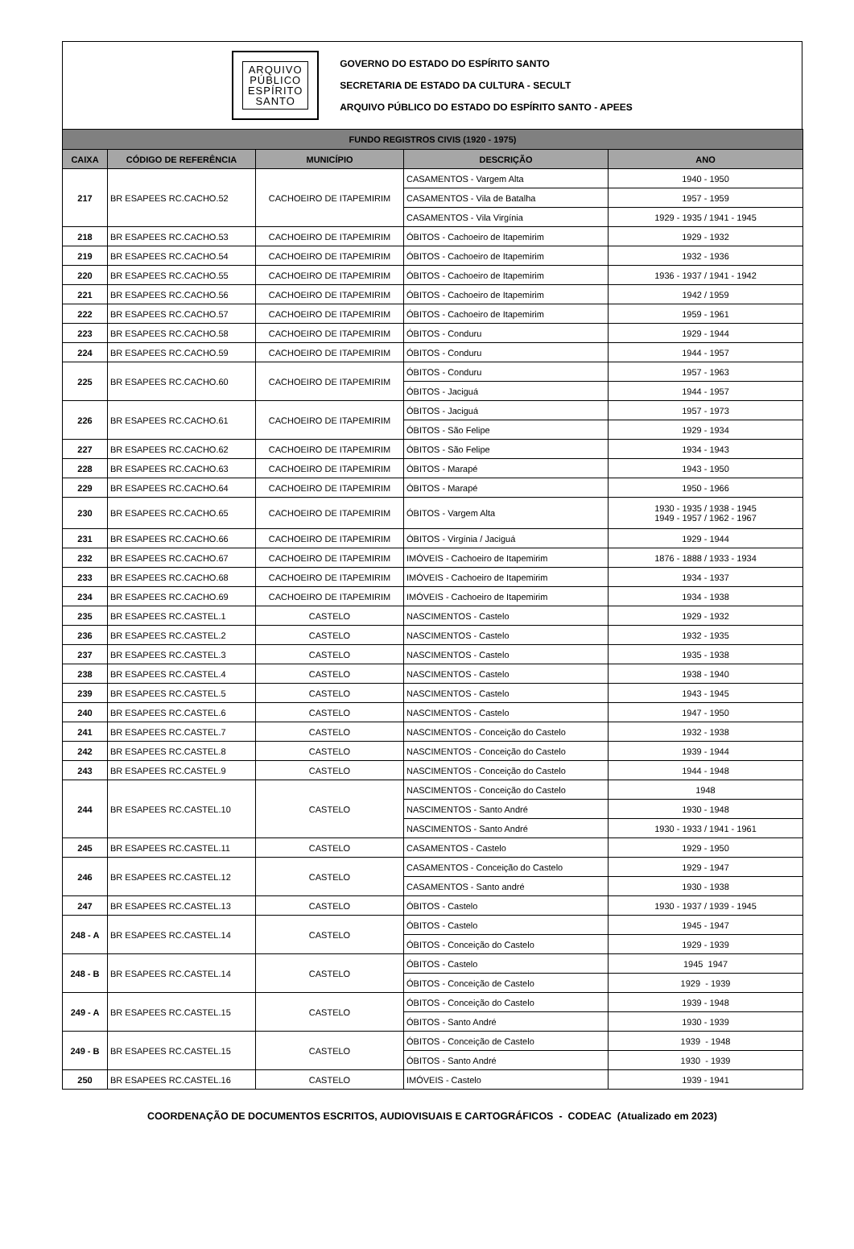ARQUIVO
PÚBLICO
ESPÍRITO
SANTO
GOVERNO DO ESTADO DO ESPÍRITO SANTO
SECRETARIA DE ESTADO DA CULTURA - SECULT
ARQUIVO PÚBLICO DO ESTADO DO ESPÍRITO SANTO - APEES
| FUNDO REGISTROS CIVIS (1920 - 1975) | | | | |
| --- | --- | --- | --- | --- |
| CAIXA | CÓDIGO DE REFERÊNCIA | MUNICÍPIO | DESCRIÇÃO | ANO |
| 217 | BR ESAPEES RC.CACHO.52 | CACHOEIRO DE ITAPEMIRIM | CASAMENTOS - Vargem Alta | 1940 - 1950 |
| | | | CASAMENTOS - Vila de Batalha | 1957 - 1959 |
| | | | CASAMENTOS - Vila Virgínia | 1929 - 1935 / 1941 - 1945 |
| 218 | BR ESAPEES RC.CACHO.53 | CACHOEIRO DE ITAPEMIRIM | ÓBITOS - Cachoeiro de Itapemirim | 1929 - 1932 |
| 219 | BR ESAPEES RC.CACHO.54 | CACHOEIRO DE ITAPEMIRIM | ÓBITOS - Cachoeiro de Itapemirim | 1932 - 1936 |
| 220 | BR ESAPEES RC.CACHO.55 | CACHOEIRO DE ITAPEMIRIM | ÓBITOS - Cachoeiro de Itapemirim | 1936 - 1937 / 1941 - 1942 |
| 221 | BR ESAPEES RC.CACHO.56 | CACHOEIRO DE ITAPEMIRIM | ÓBITOS - Cachoeiro de Itapemirim | 1942 / 1959 |
| 222 | BR ESAPEES RC.CACHO.57 | CACHOEIRO DE ITAPEMIRIM | ÓBITOS - Cachoeiro de Itapemirim | 1959 - 1961 |
| 223 | BR ESAPEES RC.CACHO.58 | CACHOEIRO DE ITAPEMIRIM | ÓBITOS - Conduru | 1929 - 1944 |
| 224 | BR ESAPEES RC.CACHO.59 | CACHOEIRO DE ITAPEMIRIM | ÓBITOS - Conduru | 1944 - 1957 |
| 225 | BR ESAPEES RC.CACHO.60 | CACHOEIRO DE ITAPEMIRIM | ÓBITOS - Conduru | 1957 - 1963 |
| | | | ÓBITOS - Jaciguá | 1944 - 1957 |
| 226 | BR ESAPEES RC.CACHO.61 | CACHOEIRO DE ITAPEMIRIM | ÓBITOS - Jaciguá | 1957 - 1973 |
| | | | ÓBITOS - São Felipe | 1929 - 1934 |
| 227 | BR ESAPEES RC.CACHO.62 | CACHOEIRO DE ITAPEMIRIM | ÓBITOS - São Felipe | 1934 - 1943 |
| 228 | BR ESAPEES RC.CACHO.63 | CACHOEIRO DE ITAPEMIRIM | ÓBITOS - Marapé | 1943 - 1950 |
| 229 | BR ESAPEES RC.CACHO.64 | CACHOEIRO DE ITAPEMIRIM | ÓBITOS - Marapé | 1950 - 1966 |
| 230 | BR ESAPEES RC.CACHO.65 | CACHOEIRO DE ITAPEMIRIM | ÓBITOS - Vargem Alta | 1930 - 1935 / 1938 - 1945 1949 - 1957 / 1962 - 1967 |
| 231 | BR ESAPEES RC.CACHO.66 | CACHOEIRO DE ITAPEMIRIM | ÓBITOS - Virgínia / Jaciguá | 1929 - 1944 |
| 232 | BR ESAPEES RC.CACHO.67 | CACHOEIRO DE ITAPEMIRIM | IMÓVEIS - Cachoeiro de Itapemirim | 1876 - 1888 / 1933 - 1934 |
| 233 | BR ESAPEES RC.CACHO.68 | CACHOEIRO DE ITAPEMIRIM | IMÓVEIS - Cachoeiro de Itapemirim | 1934 - 1937 |
| 234 | BR ESAPEES RC.CACHO.69 | CACHOEIRO DE ITAPEMIRIM | IMÓVEIS - Cachoeiro de Itapemirim | 1934 - 1938 |
| 235 | BR ESAPEES RC.CASTEL.1 | CASTELO | NASCIMENTOS - Castelo | 1929 - 1932 |
| 236 | BR ESAPEES RC.CASTEL.2 | CASTELO | NASCIMENTOS - Castelo | 1932 - 1935 |
| 237 | BR ESAPEES RC.CASTEL.3 | CASTELO | NASCIMENTOS - Castelo | 1935 - 1938 |
| 238 | BR ESAPEES RC.CASTEL.4 | CASTELO | NASCIMENTOS - Castelo | 1938 - 1940 |
| 239 | BR ESAPEES RC.CASTEL.5 | CASTELO | NASCIMENTOS - Castelo | 1943 - 1945 |
| 240 | BR ESAPEES RC.CASTEL.6 | CASTELO | NASCIMENTOS - Castelo | 1947 - 1950 |
| 241 | BR ESAPEES RC.CASTEL.7 | CASTELO | NASCIMENTOS - Conceição do Castelo | 1932 - 1938 |
| 242 | BR ESAPEES RC.CASTEL.8 | CASTELO | NASCIMENTOS - Conceição do Castelo | 1939 - 1944 |
| 243 | BR ESAPEES RC.CASTEL.9 | CASTELO | NASCIMENTOS - Conceição do Castelo | 1944 - 1948 |
| 244 | BR ESAPEES RC.CASTEL.10 | CASTELO | NASCIMENTOS - Conceição do Castelo | 1948 |
| | | | NASCIMENTOS - Santo André | 1930 - 1948 |
| | | | NASCIMENTOS - Santo André | 1930 - 1933 / 1941 - 1961 |
| 245 | BR ESAPEES RC.CASTEL.11 | CASTELO | CASAMENTOS - Castelo | 1929 - 1950 |
| 246 | BR ESAPEES RC.CASTEL.12 | CASTELO | CASAMENTOS - Conceição do Castelo | 1929 - 1947 |
| | | | CASAMENTOS - Santo andré | 1930 - 1938 |
| 247 | BR ESAPEES RC.CASTEL.13 | CASTELO | ÓBITOS - Castelo | 1930 - 1937 / 1939 - 1945 |
| 248 - A | BR ESAPEES RC.CASTEL.14 | CASTELO | ÓBITOS - Castelo | 1945 - 1947 |
| | | | ÓBITOS - Conceição do Castelo | 1929 - 1939 |
| 248 - B | BR ESAPEES RC.CASTEL.14 | CASTELO | ÓBITOS - Castelo | 1945 1947 |
| | | | ÓBITOS - Conceição de Castelo | 1929 - 1939 |
| 249 - A | BR ESAPEES RC.CASTEL.15 | CASTELO | ÓBITOS - Conceição do Castelo | 1939 - 1948 |
| | | | ÓBITOS - Santo André | 1930 - 1939 |
| 249 - B | BR ESAPEES RC.CASTEL.15 | CASTELO | ÓBITOS - Conceição de Castelo | 1939 - 1948 |
| | | | ÓBITOS - Santo André | 1930 - 1939 |
| 250 | BR ESAPEES RC.CASTEL.16 | CASTELO | IMÓVEIS - Castelo | 1939 - 1941 |
COORDENAÇÃO DE DOCUMENTOS ESCRITOS, AUDIOVISUAIS E CARTOGRÁFICOS - CODEAC (Atualizado em 2023)